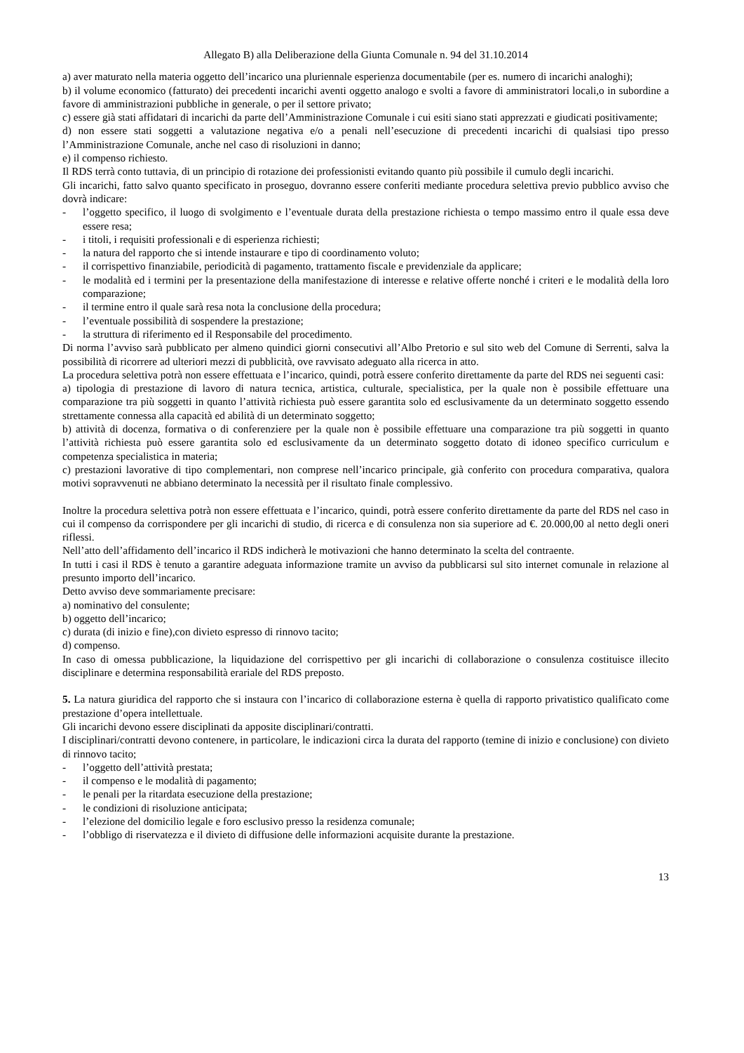Allegato B) alla Deliberazione della Giunta Comunale n. 94 del 31.10.2014
a) aver maturato nella materia oggetto dell’incarico una pluriennale esperienza documentabile (per es. numero di incarichi analoghi);
b) il volume economico (fatturato) dei precedenti incarichi aventi oggetto analogo e svolti a favore di amministratori locali,o in subordine a favore di amministrazioni pubbliche in generale, o per il settore privato;
c) essere già stati affidatari di incarichi da parte dell’Amministrazione Comunale i cui esiti siano stati apprezzati e giudicati positivamente;
d) non essere stati soggetti a valutazione negativa e/o a penali nell’esecuzione di precedenti incarichi di qualsiasi tipo presso l’Amministrazione Comunale, anche nel caso di risoluzioni in danno;
e) il compenso richiesto.
Il RDS terrà conto tuttavia, di un principio di rotazione dei professionisti evitando quanto più possibile il cumulo degli incarichi.
Gli incarichi, fatto salvo quanto specificato in proseguo, dovranno essere conferiti mediante procedura selettiva previo pubblico avviso che dovrà indicare:
- l’oggetto specifico, il luogo di svolgimento e l’eventuale durata della prestazione richiesta o tempo massimo entro il quale essa deve essere resa;
- i titoli, i requisiti professionali e di esperienza richiesti;
- la natura del rapporto che si intende instaurare e tipo di coordinamento voluto;
- il corrispettivo finanziabile, periodicità di pagamento, trattamento fiscale e previdenziale da applicare;
- le modalità ed i termini per la presentazione della manifestazione di interesse e relative offerte nonché i criteri e le modalità della loro comparazione;
- il termine entro il quale sarà resa nota la conclusione della procedura;
- l’eventuale possibilità di sospendere la prestazione;
- la struttura di riferimento ed il Responsabile del procedimento.
Di norma l’avviso sarà pubblicato per almeno quindici giorni consecutivi all’Albo Pretorio e sul sito web del Comune di Serrenti, salva la possibilità di ricorrere ad ulteriori mezzi di pubblicità, ove ravvisato adeguato alla ricerca in atto.
La procedura selettiva potrà non essere effettuata e l’incarico, quindi, potrà essere conferito direttamente da parte del RDS nei seguenti casi:
a) tipologia di prestazione di lavoro di natura tecnica, artistica, culturale, specialistica, per la quale non è possibile effettuare una comparazione tra più soggetti in quanto l’attività richiesta può essere garantita solo ed esclusivamente da un determinato soggetto essendo strettamente connessa alla capacità ed abilità di un determinato soggetto;
b) attività di docenza, formativa o di conferenziere per la quale non è possibile effettuare una comparazione tra più soggetti in quanto l’attività richiesta può essere garantita solo ed esclusivamente da un determinato soggetto dotato di idoneo specifico curriculum e competenza specialistica in materia;
c) prestazioni lavorative di tipo complementari, non comprese nell’incarico principale, già conferito con procedura comparativa, qualora motivi sopravvenuti ne abbiano determinato la necessità per il risultato finale complessivo.
Inoltre la procedura selettiva potrà non essere effettuata e l’incarico, quindi, potrà essere conferito direttamente da parte del RDS nel caso in cui il compenso da corrispondere per gli incarichi di studio, di ricerca e di consulenza non sia superiore ad €. 20.000,00 al netto degli oneri riflessi.
Nell’atto dell’affidamento dell’incarico il RDS indicherà le motivazioni che hanno determinato la scelta del contraente.
In tutti i casi il RDS è tenuto a garantire adeguata informazione tramite un avviso da pubblicarsi sul sito internet comunale in relazione al presunto importo dell’incarico.
Detto avviso deve sommariamente precisare:
a) nominativo del consulente;
b) oggetto dell’incarico;
c) durata (di inizio e fine),con divieto espresso di rinnovo tacito;
d) compenso.
In caso di omessa pubblicazione, la liquidazione del corrispettivo per gli incarichi di collaborazione o consulenza costituisce illecito disciplinare e determina responsabilità erariale del RDS preposto.
5. La natura giuridica del rapporto che si instaura con l’incarico di collaborazione esterna è quella di rapporto privatistico qualificato come prestazione d’opera intellettuale.
Gli incarichi devono essere disciplinati da apposite disciplinari/contratti.
I disciplinari/contratti devono contenere, in particolare, le indicazioni circa la durata del rapporto (temine di inizio e conclusione) con divieto di rinnovo tacito;
- l’oggetto dell’attività prestata;
- il compenso e le modalità di pagamento;
- le penali per la ritardata esecuzione della prestazione;
- le condizioni di risoluzione anticipata;
- l’elezione del domicilio legale e foro esclusivo presso la residenza comunale;
- l’obbligo di riservatezza e il divieto di diffusione delle informazioni acquisite durante la prestazione.
13